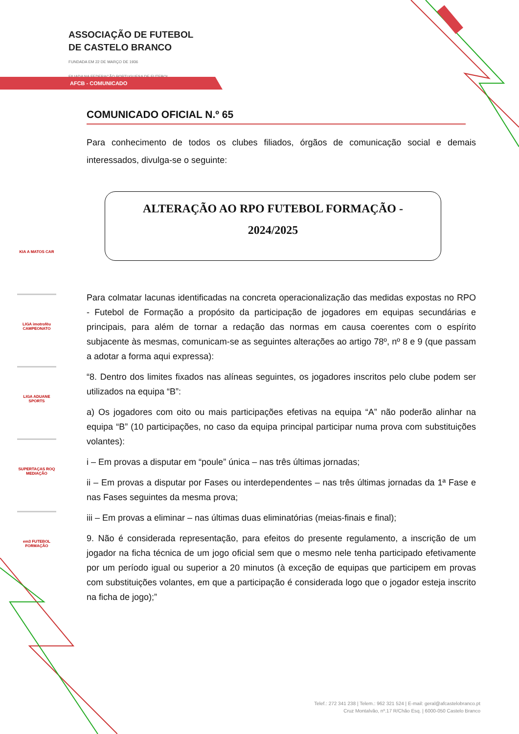ASSOCIAÇÃO DE FUTEBOL
DE CASTELO BRANCO
FUNDADA EM 22 DE MARÇO DE 1936
FILIADA NA FEDERAÇÃO PORTUGUESA DE FUTEBOL
AFCB - COMUNICADO
KIA A MATOS CAR
LIGA imotroféu CAMPEONATO
LIGA ADUANE SPORTS
SUPERTAÇAS ROQ MEDIAÇÃO
em3 FUTEBOL FORMAÇÃO
COMUNICADO OFICIAL N.º 65
Para conhecimento de todos os clubes filiados, órgãos de comunicação social e demais interessados, divulga-se o seguinte:
ALTERAÇÃO AO RPO FUTEBOL FORMAÇÃO -
2024/2025
Para colmatar lacunas identificadas na concreta operacionalização das medidas expostas no RPO - Futebol de Formação a propósito da participação de jogadores em equipas secundárias e principais, para além de tornar a redação das normas em causa coerentes com o espírito subjacente às mesmas, comunicam-se as seguintes alterações ao artigo 78º, nº 8 e 9 (que passam a adotar a forma aqui expressa):
“8. Dentro dos limites fixados nas alíneas seguintes, os jogadores inscritos pelo clube podem ser utilizados na equipa “B”:
a) Os jogadores com oito ou mais participações efetivas na equipa “A” não poderão alinhar na equipa “B” (10 participações, no caso da equipa principal participar numa prova com substituições volantes):
i – Em provas a disputar em “poule” única – nas três últimas jornadas;
ii – Em provas a disputar por Fases ou interdependentes – nas três últimas jornadas da 1ª Fase e nas Fases seguintes da mesma prova;
iii – Em provas a eliminar – nas últimas duas eliminatórias (meias-finais e final);
9. Não é considerada representação, para efeitos do presente regulamento, a inscrição de um jogador na ficha técnica de um jogo oficial sem que o mesmo nele tenha participado efetivamente por um período igual ou superior a 20 minutos (à exceção de equipas que participem em provas com substituições volantes, em que a participação é considerada logo que o jogador esteja inscrito na ficha de jogo);”
Telef.: 272 341 238 | Telem.: 962 321 524 | E-mail: geral@afcastelobranco.pt
Cruz Montalvão, nº.17 R/Chão Esq. | 6000-050 Castelo Branco